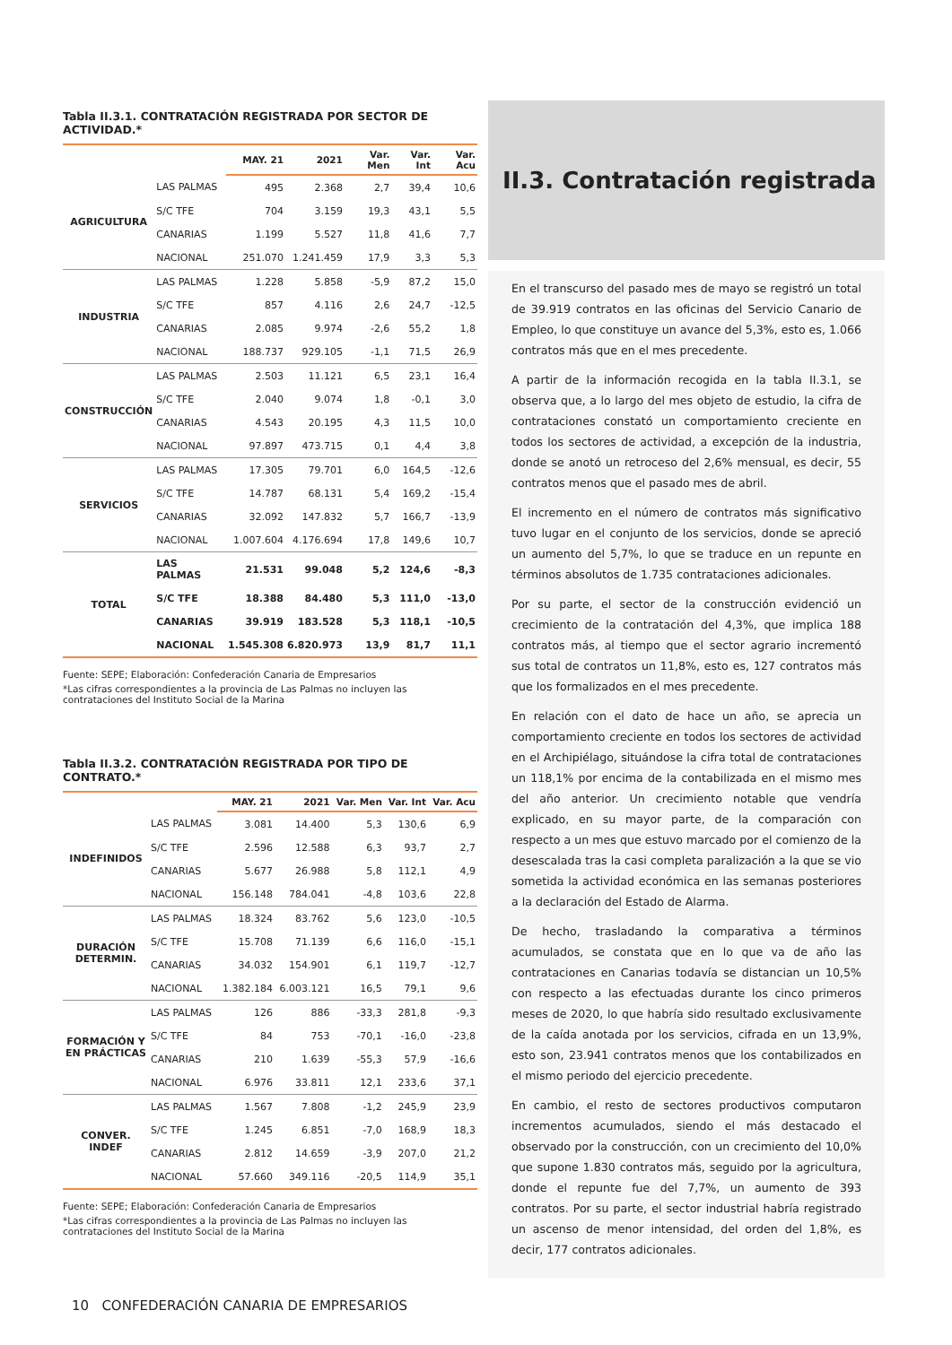Tabla II.3.1. CONTRATACIÓN REGISTRADA POR SECTOR DE ACTIVIDAD.*
| | | MAY. 21 | 2021 | Var. Men | Var. Int | Var. Acu |
| --- | --- | --- | --- | --- | --- | --- |
| AGRICULTURA | LAS PALMAS | 495 | 2.368 | 2,7 | 39,4 | 10,6 |
| | S/C TFE | 704 | 3.159 | 19,3 | 43,1 | 5,5 |
| | CANARIAS | 1.199 | 5.527 | 11,8 | 41,6 | 7,7 |
| | NACIONAL | 251.070 | 1.241.459 | 17,9 | 3,3 | 5,3 |
| INDUSTRIA | LAS PALMAS | 1.228 | 5.858 | -5,9 | 87,2 | 15,0 |
| | S/C TFE | 857 | 4.116 | 2,6 | 24,7 | -12,5 |
| | CANARIAS | 2.085 | 9.974 | -2,6 | 55,2 | 1,8 |
| | NACIONAL | 188.737 | 929.105 | -1,1 | 71,5 | 26,9 |
| CONSTRUCCIÓN | LAS PALMAS | 2.503 | 11.121 | 6,5 | 23,1 | 16,4 |
| | S/C TFE | 2.040 | 9.074 | 1,8 | -0,1 | 3,0 |
| | CANARIAS | 4.543 | 20.195 | 4,3 | 11,5 | 10,0 |
| | NACIONAL | 97.897 | 473.715 | 0,1 | 4,4 | 3,8 |
| SERVICIOS | LAS PALMAS | 17.305 | 79.701 | 6,0 | 164,5 | -12,6 |
| | S/C TFE | 14.787 | 68.131 | 5,4 | 169,2 | -15,4 |
| | CANARIAS | 32.092 | 147.832 | 5,7 | 166,7 | -13,9 |
| | NACIONAL | 1.007.604 | 4.176.694 | 17,8 | 149,6 | 10,7 |
| TOTAL | LAS PALMAS | 21.531 | 99.048 | 5,2 | 124,6 | -8,3 |
| | S/C TFE | 18.388 | 84.480 | 5,3 | 111,0 | -13,0 |
| | CANARIAS | 39.919 | 183.528 | 5,3 | 118,1 | -10,5 |
| | NACIONAL | 1.545.308 | 6.820.973 | 13,9 | 81,7 | 11,1 |
Fuente: SEPE; Elaboración: Confederación Canaria de Empresarios
*Las cifras correspondientes a la provincia de Las Palmas no incluyen las contrataciones del Instituto Social de la Marina
Tabla II.3.2. CONTRATACIÓN REGISTRADA POR TIPO DE CONTRATO.*
| | | MAY. 21 | 2021 | Var. Men | Var. Int | Var. Acu |
| --- | --- | --- | --- | --- | --- | --- |
| INDEFINIDOS | LAS PALMAS | 3.081 | 14.400 | 5,3 | 130,6 | 6,9 |
| | S/C TFE | 2.596 | 12.588 | 6,3 | 93,7 | 2,7 |
| | CANARIAS | 5.677 | 26.988 | 5,8 | 112,1 | 4,9 |
| | NACIONAL | 156.148 | 784.041 | -4,8 | 103,6 | 22,8 |
| DURACIÓN DETERMIN. | LAS PALMAS | 18.324 | 83.762 | 5,6 | 123,0 | -10,5 |
| | S/C TFE | 15.708 | 71.139 | 6,6 | 116,0 | -15,1 |
| | CANARIAS | 34.032 | 154.901 | 6,1 | 119,7 | -12,7 |
| | NACIONAL | 1.382.184 | 6.003.121 | 16,5 | 79,1 | 9,6 |
| FORMACIÓN Y EN PRÁCTICAS | LAS PALMAS | 126 | 886 | -33,3 | 281,8 | -9,3 |
| | S/C TFE | 84 | 753 | -70,1 | -16,0 | -23,8 |
| | CANARIAS | 210 | 1.639 | -55,3 | 57,9 | -16,6 |
| | NACIONAL | 6.976 | 33.811 | 12,1 | 233,6 | 37,1 |
| CONVER. INDEF | LAS PALMAS | 1.567 | 7.808 | -1,2 | 245,9 | 23,9 |
| | S/C TFE | 1.245 | 6.851 | -7,0 | 168,9 | 18,3 |
| | CANARIAS | 2.812 | 14.659 | -3,9 | 207,0 | 21,2 |
| | NACIONAL | 57.660 | 349.116 | -20,5 | 114,9 | 35,1 |
Fuente: SEPE; Elaboración: Confederación Canaria de Empresarios
*Las cifras correspondientes a la provincia de Las Palmas no incluyen las contrataciones del Instituto Social de la Marina
II.3. Contratación registrada
En el transcurso del pasado mes de mayo se registró un total de 39.919 contratos en las oficinas del Servicio Canario de Empleo, lo que constituye un avance del 5,3%, esto es, 1.066 contratos más que en el mes precedente.
A partir de la información recogida en la tabla II.3.1, se observa que, a lo largo del mes objeto de estudio, la cifra de contrataciones constató un comportamiento creciente en todos los sectores de actividad, a excepción de la industria, donde se anotó un retroceso del 2,6% mensual, es decir, 55 contratos menos que el pasado mes de abril.
El incremento en el número de contratos más significativo tuvo lugar en el conjunto de los servicios, donde se apreció un aumento del 5,7%, lo que se traduce en un repunte en términos absolutos de 1.735 contrataciones adicionales.
Por su parte, el sector de la construcción evidenció un crecimiento de la contratación del 4,3%, que implica 188 contratos más, al tiempo que el sector agrario incrementó sus total de contratos un 11,8%, esto es, 127 contratos más que los formalizados en el mes precedente.
En relación con el dato de hace un año, se aprecia un comportamiento creciente en todos los sectores de actividad en el Archipiélago, situándose la cifra total de contrataciones un 118,1% por encima de la contabilizada en el mismo mes del año anterior. Un crecimiento notable que vendría explicado, en su mayor parte, de la comparación con respecto a un mes que estuvo marcado por el comienzo de la desescalada tras la casi completa paralización a la que se vio sometida la actividad económica en las semanas posteriores a la declaración del Estado de Alarma.
De hecho, trasladando la comparativa a términos acumulados, se constata que en lo que va de año las contrataciones en Canarias todavía se distancian un 10,5% con respecto a las efectuadas durante los cinco primeros meses de 2020, lo que habría sido resultado exclusivamente de la caída anotada por los servicios, cifrada en un 13,9%, esto son, 23.941 contratos menos que los contabilizados en el mismo periodo del ejercicio precedente.
En cambio, el resto de sectores productivos computaron incrementos acumulados, siendo el más destacado el observado por la construcción, con un crecimiento del 10,0% que supone 1.830 contratos más, seguido por la agricultura, donde el repunte fue del 7,7%, un aumento de 393 contratos. Por su parte, el sector industrial habría registrado un ascenso de menor intensidad, del orden del 1,8%, es decir, 177 contratos adicionales.
10 CONFEDERACIÓN CANARIA DE EMPRESARIOS